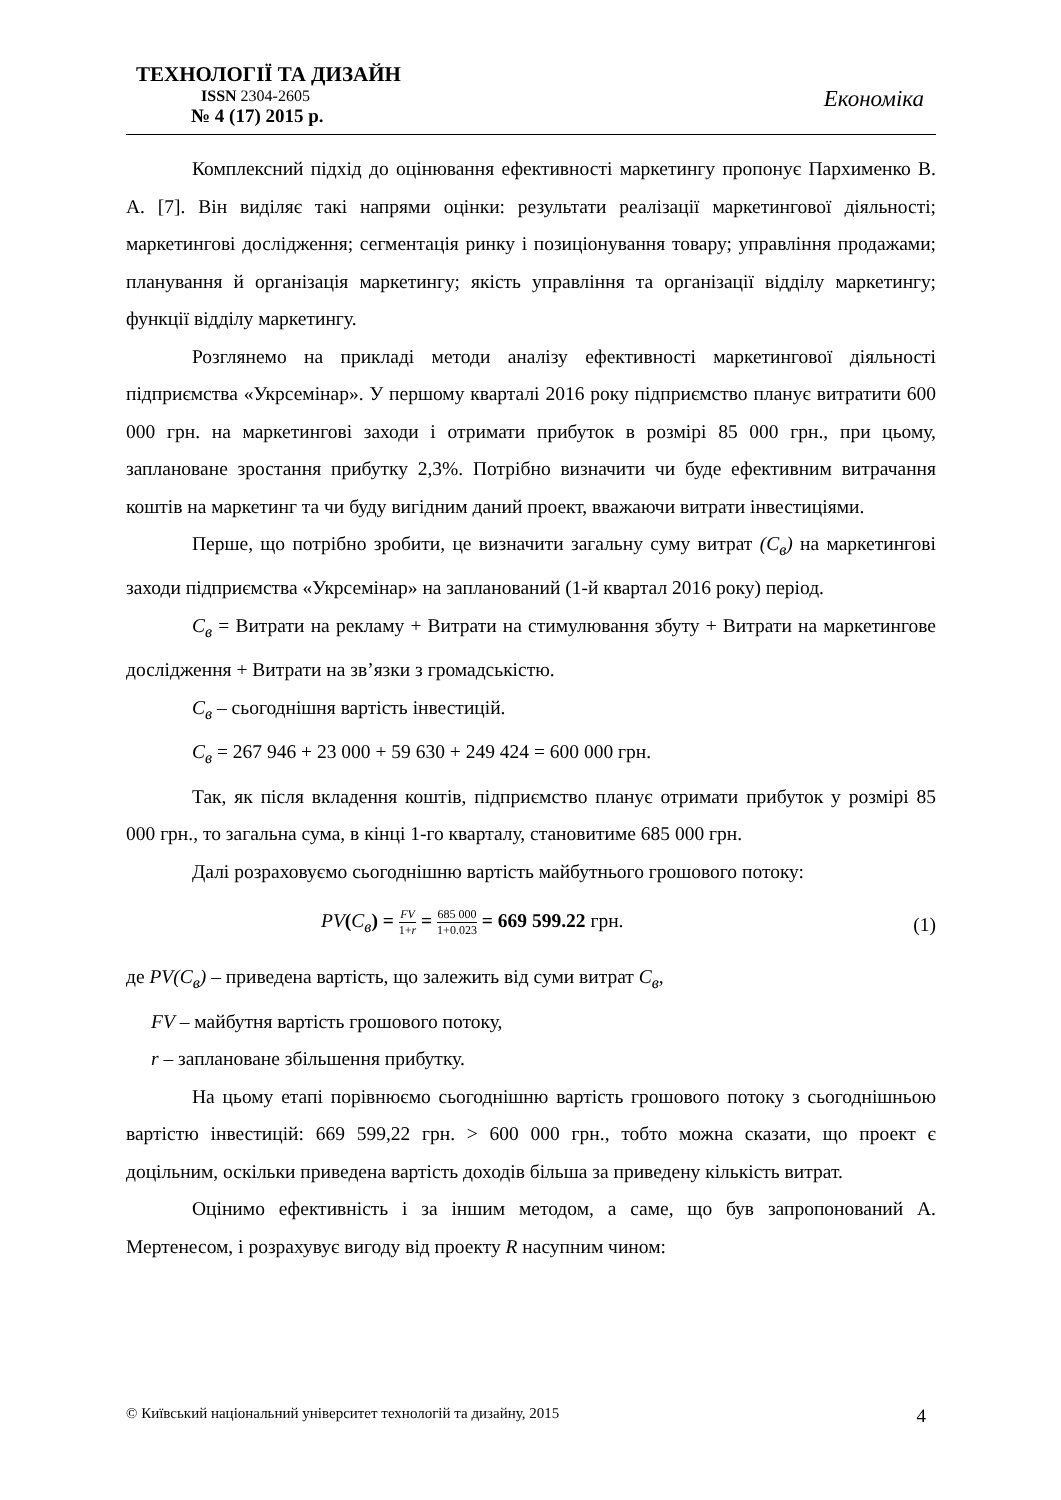ТЕХНОЛОГІЇ ТА ДИЗАЙН
ISSN 2304-2605
№ 4 (17) 2015 р.
Економіка
Комплексний підхід до оцінювання ефективності маркетингу пропонує Пархименко В. А. [7]. Він виділяє такі напрями оцінки: результати реалізації маркетингової діяльності; маркетингові дослідження; сегментація ринку і позиціонування товару; управління продажами; планування й організація маркетингу; якість управління та організації відділу маркетингу; функції відділу маркетингу.
Розглянемо на прикладі методи аналізу ефективності маркетингової діяльності підприємства «Укрсемінар». У першому кварталі 2016 року підприємство планує витратити 600 000 грн. на маркетингові заходи і отримати прибуток в розмірі 85 000 грн., при цьому, заплановане зростання прибутку 2,3%. Потрібно визначити чи буде ефективним витрачання коштів на маркетинг та чи буду вигідним даний проект, вважаючи витрати інвестиціями.
Перше, що потрібно зробити, це визначити загальну суму витрат (С<sub>в</sub>) на маркетингові заходи підприємства «Укрсемінар» на запланований (1-й квартал 2016 року) період.
С<sub>в</sub> = Витрати на рекламу + Витрати на стимулювання збуту + Витрати на маркетингове дослідження + Витрати на зв’язки з громадськістю.
С<sub>в</sub> – сьогоднішня вартість інвестицій.
С<sub>в</sub> = 267 946 + 23 000 + 59 630 + 249 424 = 600 000 грн.
Так, як після вкладення коштів, підприємство планує отримати прибуток у розмірі 85 000 грн., то загальна сума, в кінці 1-го кварталу, становитиме 685 000 грн.
Далі розраховуємо сьогоднішню вартість майбутнього грошового потоку:
PV(С<sub>в</sub>) = FV 1+r = 685 000 1+0.023 = 669 599.22 грн. (1)
де PV(С<sub>в</sub>) – приведена вартість, що залежить від суми витрат С<sub>в</sub>,
FV – майбутня вартість грошового потоку,
r – заплановане збільшення прибутку.
На цьому етапі порівнюємо сьогоднішню вартість грошового потоку з сьогоднішньою вартістю інвестицій: 669 599,22 грн. > 600 000 грн., тобто можна сказати, що проект є доцільним, оскільки приведена вартість доходів більша за приведену кількість витрат.
Оцінимо ефективність і за іншим методом, а саме, що був запропонований А. Мертенесом, і розрахувує вигоду від проекту R насупним чином:
© Київський національний університет технологій та дизайну, 2015 4